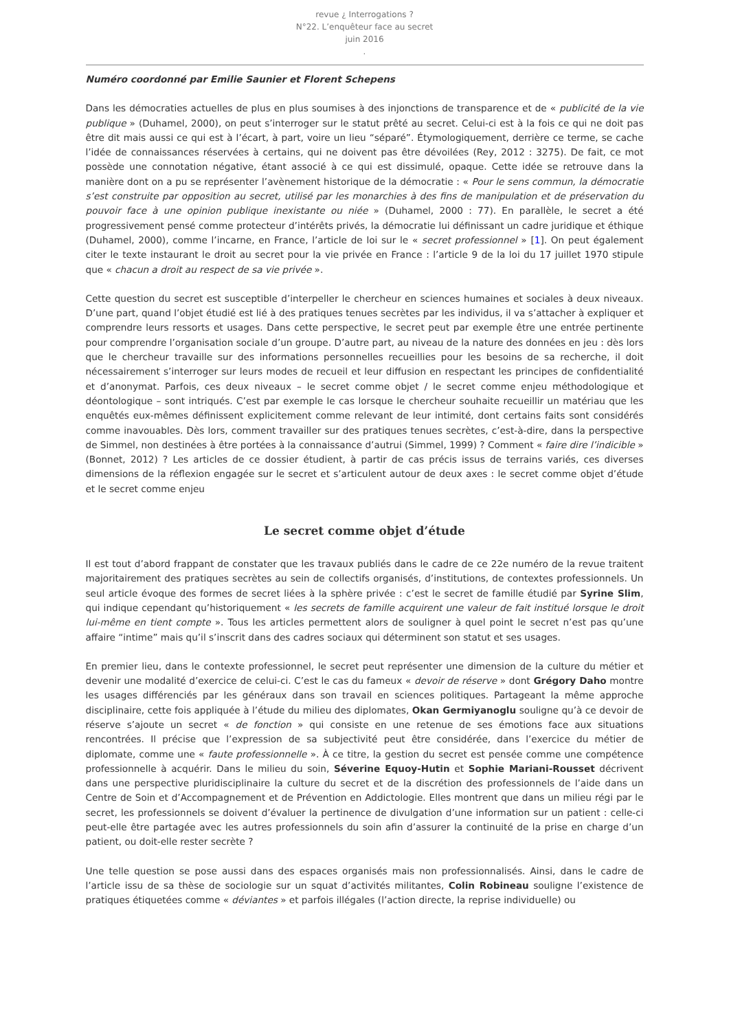revue ¿ Interrogations ?
N°22. L’enquêteur face au secret
juin 2016
.
Numéro coordonné par Emilie Saunier et Florent Schepens
Dans les démocraties actuelles de plus en plus soumises à des injonctions de transparence et de « publicité de la vie publique » (Duhamel, 2000), on peut s’interroger sur le statut prêté au secret. Celui-ci est à la fois ce qui ne doit pas être dit mais aussi ce qui est à l’écart, à part, voire un lieu “séparé”. Étymologiquement, derrière ce terme, se cache l’idée de connaissances réservées à certains, qui ne doivent pas être dévoilées (Rey, 2012 : 3275). De fait, ce mot possède une connotation négative, étant associé à ce qui est dissimulé, opaque. Cette idée se retrouve dans la manière dont on a pu se représenter l’avènement historique de la démocratie : « Pour le sens commun, la démocratie s’est construite par opposition au secret, utilisé par les monarchies à des fins de manipulation et de préservation du pouvoir face à une opinion publique inexistante ou niée » (Duhamel, 2000 : 77). En parallèle, le secret a été progressivement pensé comme protecteur d’intérêts privés, la démocratie lui définissant un cadre juridique et éthique (Duhamel, 2000), comme l’incarne, en France, l’article de loi sur le « secret professionnel » [1]. On peut également citer le texte instaurant le droit au secret pour la vie privée en France : l’article 9 de la loi du 17 juillet 1970 stipule que « chacun a droit au respect de sa vie privée ».
Cette question du secret est susceptible d’interpeller le chercheur en sciences humaines et sociales à deux niveaux. D’une part, quand l’objet étudié est lié à des pratiques tenues secrètes par les individus, il va s’attacher à expliquer et comprendre leurs ressorts et usages. Dans cette perspective, le secret peut par exemple être une entrée pertinente pour comprendre l’organisation sociale d’un groupe. D’autre part, au niveau de la nature des données en jeu : dès lors que le chercheur travaille sur des informations personnelles recueillies pour les besoins de sa recherche, il doit nécessairement s’interroger sur leurs modes de recueil et leur diffusion en respectant les principes de confidentialité et d’anonymat. Parfois, ces deux niveaux – le secret comme objet / le secret comme enjeu méthodologique et déontologique – sont intriqués. C’est par exemple le cas lorsque le chercheur souhaite recueillir un matériau que les enquêtés eux-mêmes définissent explicitement comme relevant de leur intimité, dont certains faits sont considérés comme inavouables. Dès lors, comment travailler sur des pratiques tenues secrètes, c’est-à-dire, dans la perspective de Simmel, non destinées à être portées à la connaissance d’autrui (Simmel, 1999) ? Comment « faire dire l’indicible » (Bonnet, 2012) ? Les articles de ce dossier étudient, à partir de cas précis issus de terrains variés, ces diverses dimensions de la réflexion engagée sur le secret et s’articulent autour de deux axes : le secret comme objet d’étude et le secret comme enjeu
Le secret comme objet d’étude
Il est tout d’abord frappant de constater que les travaux publiés dans le cadre de ce 22e numéro de la revue traitent majoritairement des pratiques secrètes au sein de collectifs organisés, d’institutions, de contextes professionnels. Un seul article évoque des formes de secret liées à la sphère privée : c’est le secret de famille étudié par Syrine Slim, qui indique cependant qu’historiquement « les secrets de famille acquirent une valeur de fait institué lorsque le droit lui-même en tient compte ». Tous les articles permettent alors de souligner à quel point le secret n’est pas qu’une affaire “intime” mais qu’il s’inscrit dans des cadres sociaux qui déterminent son statut et ses usages.
En premier lieu, dans le contexte professionnel, le secret peut représenter une dimension de la culture du métier et devenir une modalité d’exercice de celui-ci. C’est le cas du fameux « devoir de réserve » dont Grégory Daho montre les usages différenciés par les généraux dans son travail en sciences politiques. Partageant la même approche disciplinaire, cette fois appliquée à l’étude du milieu des diplomates, Okan Germiyanoglu souligne qu’à ce devoir de réserve s’ajoute un secret « de fonction » qui consiste en une retenue de ses émotions face aux situations rencontrées. Il précise que l’expression de sa subjectivité peut être considérée, dans l’exercice du métier de diplomate, comme une « faute professionnelle ». À ce titre, la gestion du secret est pensée comme une compétence professionnelle à acquérir. Dans le milieu du soin, Séverine Equoy-Hutin et Sophie Mariani-Rousset décrivent dans une perspective pluridisciplinaire la culture du secret et de la discrétion des professionnels de l’aide dans un Centre de Soin et d’Accompagnement et de Prévention en Addictologie. Elles montrent que dans un milieu régi par le secret, les professionnels se doivent d’évaluer la pertinence de divulgation d’une information sur un patient : celle-ci peut-elle être partagée avec les autres professionnels du soin afin d’assurer la continuité de la prise en charge d’un patient, ou doit-elle rester secrète ?
Une telle question se pose aussi dans des espaces organisés mais non professionnalisés. Ainsi, dans le cadre de l’article issu de sa thèse de sociologie sur un squat d’activités militantes, Colin Robineau souligne l’existence de pratiques étiquetées comme « déviantes » et parfois illégales (l’action directe, la reprise individuelle) ou